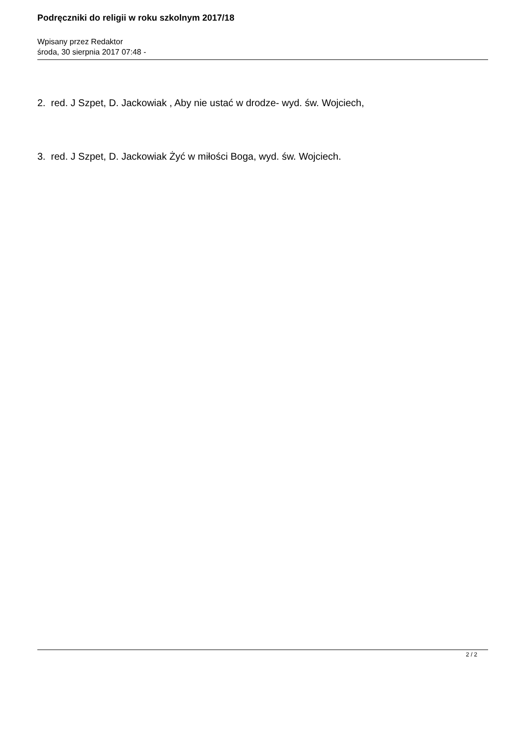Podręczniki do religii w roku szkolnym 2017/18
Wpisany przez Redaktor
środa, 30 sierpnia 2017 07:48 -
2. red. J Szpet, D. Jackowiak , Aby nie ustać w drodze- wyd. św. Wojciech,
3. red. J Szpet, D. Jackowiak Żyć w miłości Boga, wyd. św. Wojciech.
2 / 2